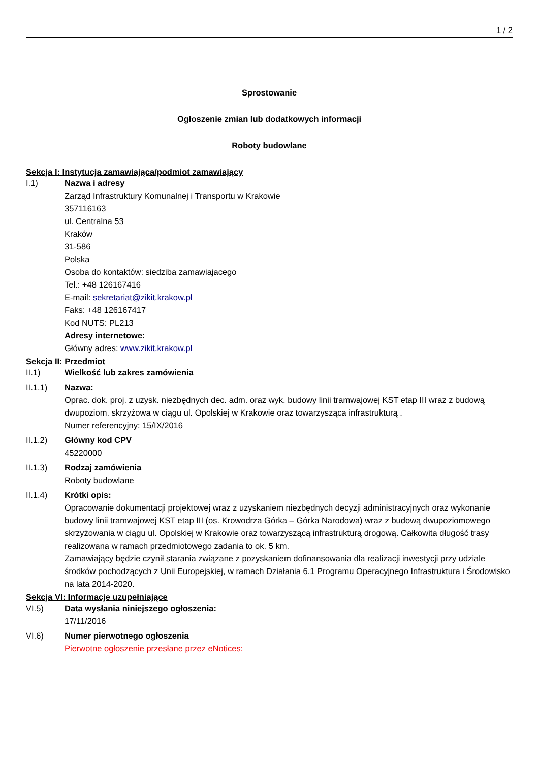1 / 2
Sprostowanie
Ogłoszenie zmian lub dodatkowych informacji
Roboty budowlane
Sekcja I: Instytucja zamawiająca/podmiot zamawiający
I.1) Nazwa i adresy
Zarząd Infrastruktury Komunalnej i Transportu w Krakowie
357116163
ul. Centralna 53
Kraków
31-586
Polska
Osoba do kontaktów: siedziba zamawiajacego
Tel.: +48 126167416
E-mail: sekretariat@zikit.krakow.pl
Faks: +48 126167417
Kod NUTS: PL213
Adresy internetowe:
Główny adres: www.zikit.krakow.pl
Sekcja II: Przedmiot
II.1) Wielkość lub zakres zamówienia
II.1.1) Nazwa:
Oprac. dok. proj. z uzysk. niezbędnych dec. adm. oraz wyk. budowy linii tramwajowej KST etap III wraz z budową dwupoziom. skrzyżowa w ciągu ul. Opolskiej w Krakowie oraz towarzysząca infrastrukturą .
Numer referencyjny: 15/IX/2016
II.1.2) Główny kod CPV
45220000
II.1.3) Rodzaj zamówienia
Roboty budowlane
II.1.4) Krótki opis:
Opracowanie dokumentacji projektowej wraz z uzyskaniem niezbędnych decyzji administracyjnych oraz wykonanie budowy linii tramwajowej KST etap III (os. Krowodrza Górka – Górka Narodowa) wraz z budową dwupoziomowego skrzyżowania w ciągu ul. Opolskiej w Krakowie oraz towarzyszącą infrastrukturą drogową. Całkowita długość trasy realizowana w ramach przedmiotowego zadania to ok. 5 km.
Zamawiający będzie czynił starania związane z pozyskaniem dofinansowania dla realizacji inwestycji przy udziale środków pochodzących z Unii Europejskiej, w ramach Działania 6.1 Programu Operacyjnego Infrastruktura i Środowisko na lata 2014-2020.
Sekcja VI: Informacje uzupełniające
VI.5) Data wysłania niniejszego ogłoszenia:
17/11/2016
VI.6) Numer pierwotnego ogłoszenia
Pierwotne ogłoszenie przesłane przez eNotices: